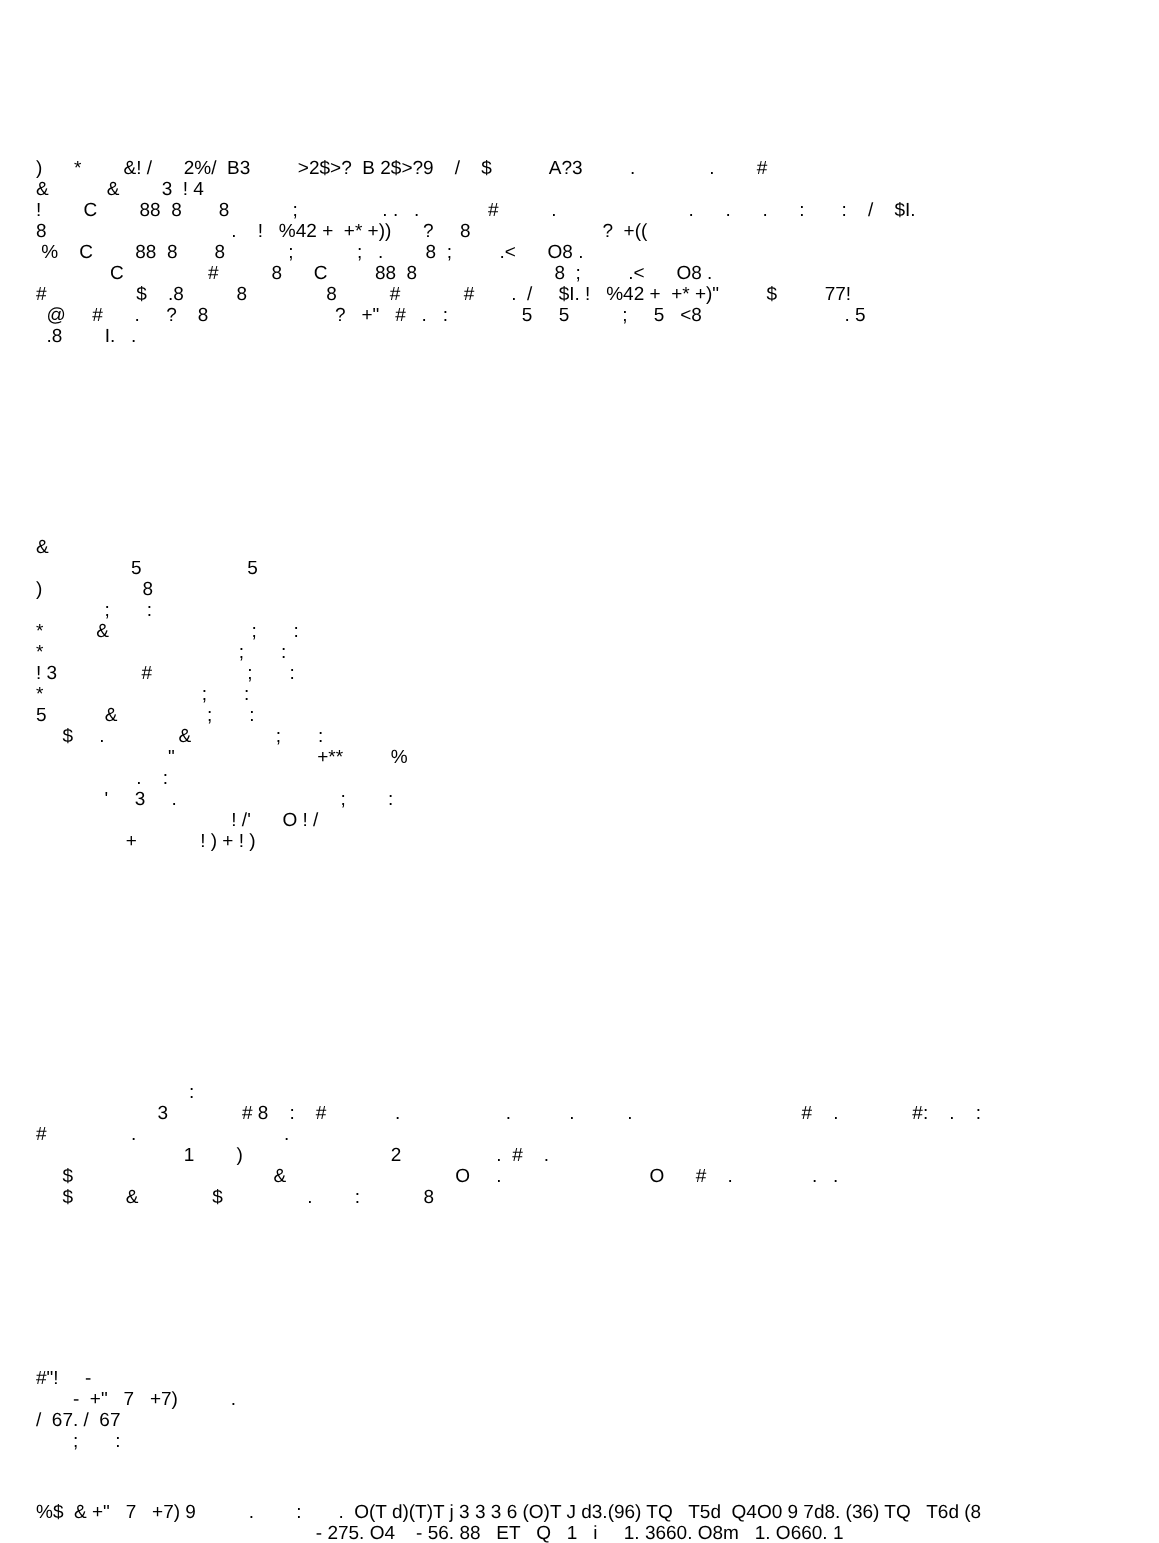) * &! / 2%/ B3 >2$>? B 2$>?9 / $ A?3 . . # & & 3 ! 4 ! C 88 8 8 ; . . . # . . . . : : / $I. 8 . ! %42 + +* +)) ? 8 ? +(( % C 88 8 8 ; ; . 8 ; .< O8 . C # 8 C 88 8 8 ; .< O8 . # $ .8 8 8 # # . / $I. ! %42 + +* +)" $ 77! @ # . ? 8 ? +" # . : 5 5 ; 5 <8 . 5 .8 I. .
& 5 5 ) 8 ; : * & ; : * ; : ! 3 # ; : * ; : 5 & ; : $ . & ; : " +** % . : ' 3 . ; : ! /' O ! / + ! ) + ! )
: 3 # 8 : # . . . . # . #: . : # . . 1 ) 2 . # . $ & O . O # . . . $ & $ . : 8
#"! - - +" 7 +7) . / 67. / 67 ; :
%$ & +" 7 +7) 9 . : . O(T d)(T)T j 3 3 3 6 (O)T J d3.(96) TQ T5d Q4O0 9 7d8. (36) TQ T6d (8 - 275. O4 - 56. 88 ET Q 1 i 1. 3660. O8m 1. O660. 1